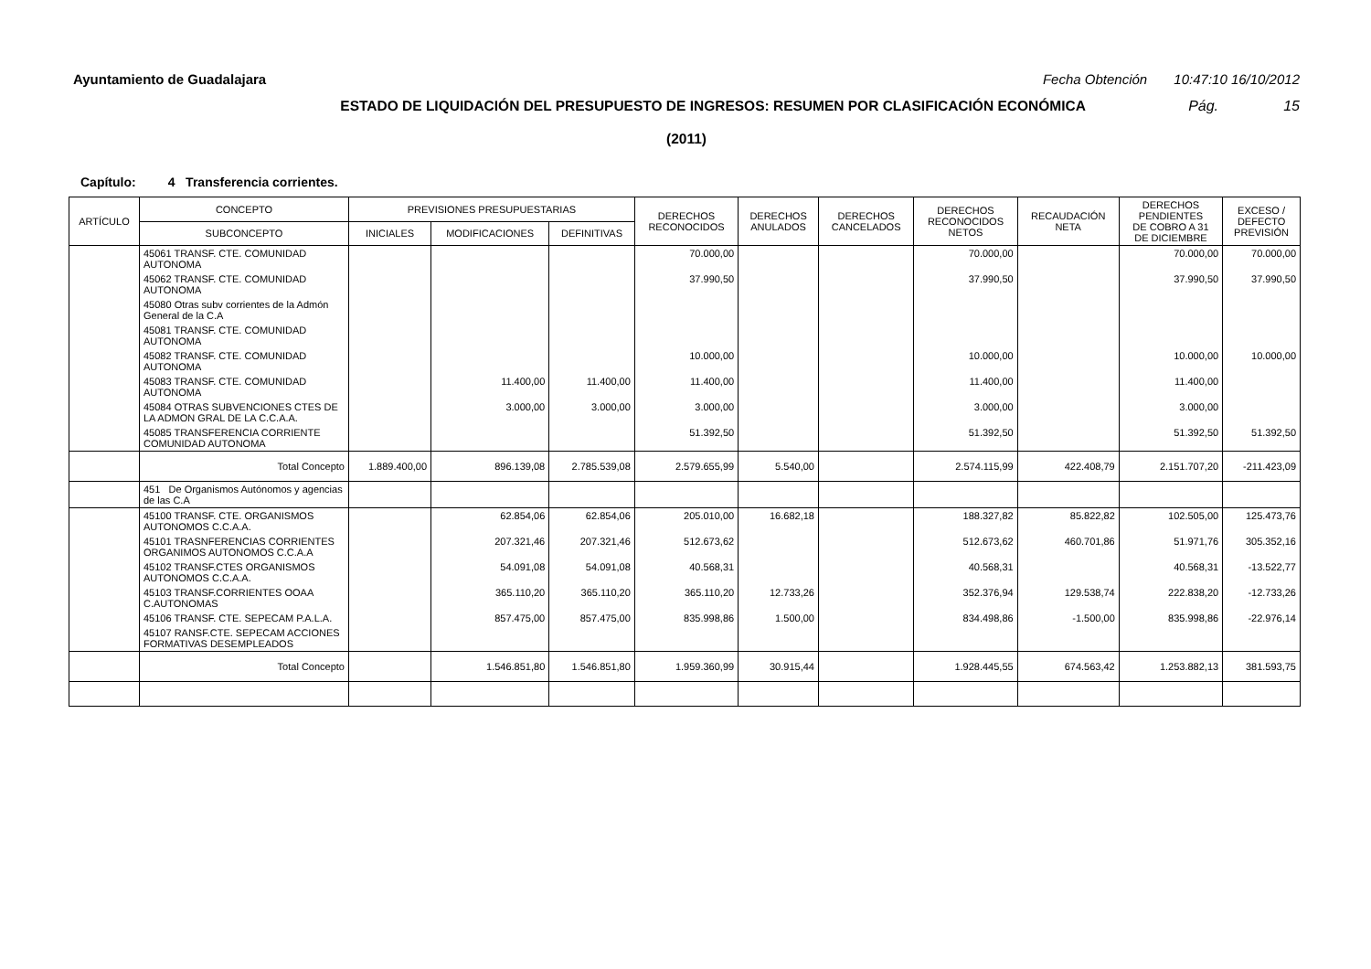Ayuntamiento de Guadalajara Fecha Obtención 10:47:10 16/10/2012
ESTADO DE LIQUIDACIÓN DEL PRESUPUESTO DE INGRESOS: RESUMEN POR CLASIFICACIÓN ECONÓMICA Pág. 15
(2011)
Capítulo: 4 Transferencia corrientes.
| ARTÍCULO | CONCEPTO | PREVISIONES PRESUPUESTARIAS | | | DERECHOS RECONOCIDOS | DERECHOS ANULADOS | DERECHOS CANCELADOS | DERECHOS RECONOCIDOS NETOS | RECAUDACIÓN NETA | DERECHOS PENDIENTES DE COBRO A 31 DE DICIEMBRE | EXCESO / DEFECTO PREVISIÓN |
| --- | --- | --- | --- | --- | --- | --- | --- | --- | --- | --- | --- |
| | SUBCONCEPTO | INICIALES | MODIFICACIONES | DEFINITIVAS | | | | | | | |
| | 45061 TRANSF. CTE. COMUNIDAD AUTONOMA | | | | 70.000,00 | | | 70.000,00 | | 70.000,00 | 70.000,00 |
| | 45062 TRANSF. CTE. COMUNIDAD AUTONOMA | | | | 37.990,50 | | | 37.990,50 | | 37.990,50 | 37.990,50 |
| | 45080 Otras subv corrientes de la Admón General de la C.A | | | | | | | | | | |
| | 45081 TRANSF. CTE. COMUNIDAD AUTONOMA | | | | | | | | | | |
| | 45082 TRANSF. CTE. COMUNIDAD AUTONOMA | | | | 10.000,00 | | | 10.000,00 | | 10.000,00 | 10.000,00 |
| | 45083 TRANSF. CTE. COMUNIDAD AUTONOMA | | 11.400,00 | 11.400,00 | 11.400,00 | | | 11.400,00 | | 11.400,00 | |
| | 45084 OTRAS SUBVENCIONES CTES DE LA ADMON GRAL DE LA C.C.A.A. | | 3.000,00 | 3.000,00 | 3.000,00 | | | 3.000,00 | | 3.000,00 | |
| | 45085 TRANSFERENCIA CORRIENTE COMUNIDAD AUTONOMA | | | | 51.392,50 | | | 51.392,50 | | 51.392,50 | 51.392,50 |
| | Total Concepto | 1.889.400,00 | 896.139,08 | 2.785.539,08 | 2.579.655,99 | 5.540,00 | | 2.574.115,99 | 422.408,79 | 2.151.707,20 | -211.423,09 |
| | 451 De Organismos Autónomos y agencias de las C.A | | | | | | | | | | |
| | 45100 TRANSF. CTE. ORGANISMOS AUTONOMOS C.C.A.A. | | 62.854,06 | 62.854,06 | 205.010,00 | 16.682,18 | | 188.327,82 | 85.822,82 | 102.505,00 | 125.473,76 |
| | 45101 TRASNFERENCIAS CORRIENTES ORGANIMOS AUTONOMOS C.C.A.A | | 207.321,46 | 207.321,46 | 512.673,62 | | | 512.673,62 | 460.701,86 | 51.971,76 | 305.352,16 |
| | 45102 TRANSF.CTES ORGANISMOS AUTONOMOS C.C.A.A. | | 54.091,08 | 54.091,08 | 40.568,31 | | | 40.568,31 | | 40.568,31 | -13.522,77 |
| | 45103 TRANSF.CORRIENTES OOAA C.AUTONOMAS | | 365.110,20 | 365.110,20 | 365.110,20 | 12.733,26 | | 352.376,94 | 129.538,74 | 222.838,20 | -12.733,26 |
| | 45106 TRANSF. CTE. SEPECAM P.A.L.A. | | 857.475,00 | 857.475,00 | 835.998,86 | 1.500,00 | | 834.498,86 | -1.500,00 | 835.998,86 | -22.976,14 |
| | 45107 RANSF.CTE. SEPECAM ACCIONES FORMATIVAS DESEMPLEADOS | | | | | | | | | | |
| | Total Concepto | | 1.546.851,80 | 1.546.851,80 | 1.959.360,99 | 30.915,44 | | 1.928.445,55 | 674.563,42 | 1.253.882,13 | 381.593,75 |